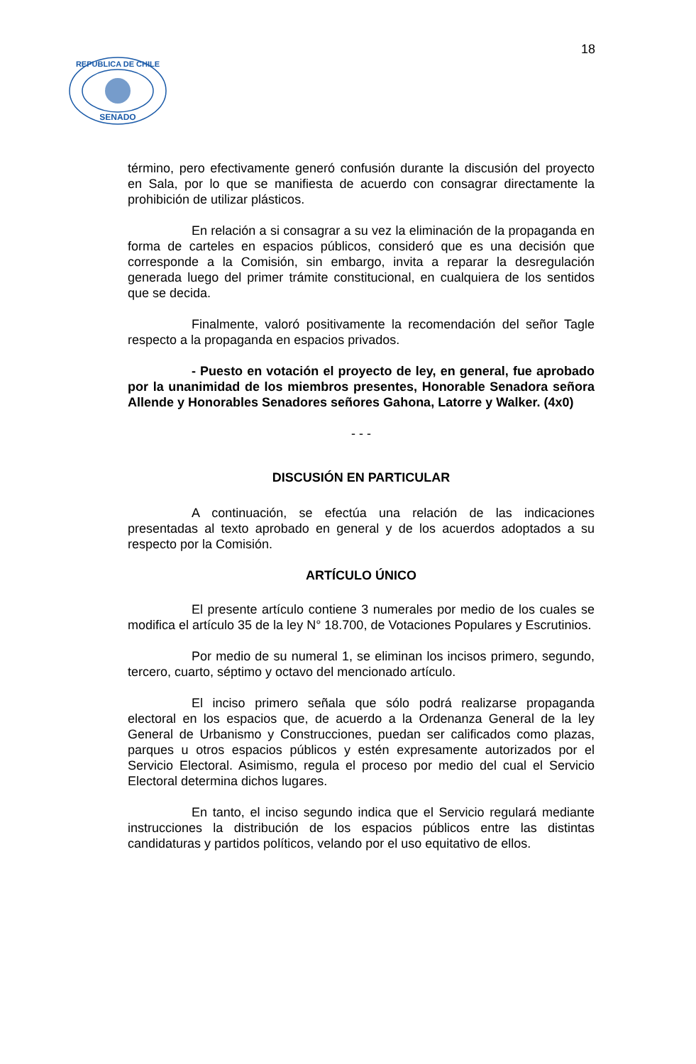18
SENADO
REPUBLICA DE CHILE
término, pero efectivamente generó confusión durante la discusión del proyecto en Sala, por lo que se manifiesta de acuerdo con consagrar directamente la prohibición de utilizar plásticos.
En relación a si consagrar a su vez la eliminación de la propaganda en forma de carteles en espacios públicos, consideró que es una decisión que corresponde a la Comisión, sin embargo, invita a reparar la desregulación generada luego del primer trámite constitucional, en cualquiera de los sentidos que se decida.
Finalmente, valoró positivamente la recomendación del señor Tagle respecto a la propaganda en espacios privados.
- Puesto en votación el proyecto de ley, en general, fue aprobado por la unanimidad de los miembros presentes, Honorable Senadora señora Allende y Honorables Senadores señores Gahona, Latorre y Walker. (4x0)
- - -
DISCUSIÓN EN PARTICULAR
A continuación, se efectúa una relación de las indicaciones presentadas al texto aprobado en general y de los acuerdos adoptados a su respecto por la Comisión.
ARTÍCULO ÚNICO
El presente artículo contiene 3 numerales por medio de los cuales se modifica el artículo 35 de la ley N° 18.700, de Votaciones Populares y Escrutinios.
Por medio de su numeral 1, se eliminan los incisos primero, segundo, tercero, cuarto, séptimo y octavo del mencionado artículo.
El inciso primero señala que sólo podrá realizarse propaganda electoral en los espacios que, de acuerdo a la Ordenanza General de la ley General de Urbanismo y Construcciones, puedan ser calificados como plazas, parques u otros espacios públicos y estén expresamente autorizados por el Servicio Electoral. Asimismo, regula el proceso por medio del cual el Servicio Electoral determina dichos lugares.
En tanto, el inciso segundo indica que el Servicio regulará mediante instrucciones la distribución de los espacios públicos entre las distintas candidaturas y partidos políticos, velando por el uso equitativo de ellos.